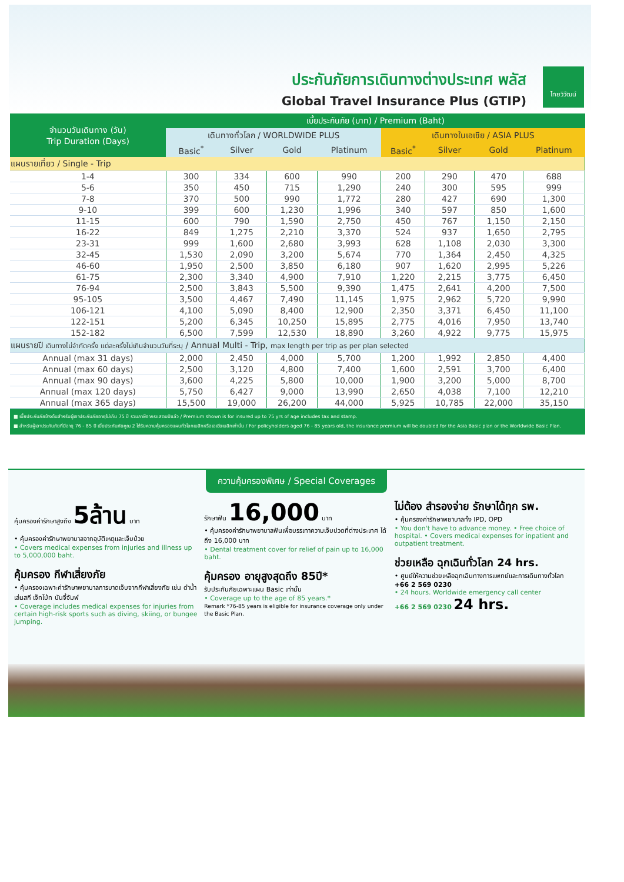ประกันภัยการเดินทางต่างประเทศ พลัส
Global Travel Insurance Plus (GTIP)
ไทยวิวัฒน์
| จำนวนวันเดินทาง (วัน) Trip Duration (Days) | เบี้ยประกันภัย (บาท) / Premium (Baht) | | | | | | | |
| --- | --- | --- | --- | --- | --- | --- | --- | --- |
| | เดินทางทั่วโลก / WORLDWIDE PLUS | | | | เดินทางในเอเชีย / ASIA PLUS | | | |
| | Basic<sup>*</sup> | Silver | Gold | Platinum | Basic<sup>*</sup> | Silver | Gold | Platinum |
| แผนรายเที่ยว / Single - Trip | | | | | | | | |
| 1-4 | 300 | 334 | 600 | 990 | 200 | 290 | 470 | 688 |
| 5-6 | 350 | 450 | 715 | 1,290 | 240 | 300 | 595 | 999 |
| 7-8 | 370 | 500 | 990 | 1,772 | 280 | 427 | 690 | 1,300 |
| 9-10 | 399 | 600 | 1,230 | 1,996 | 340 | 597 | 850 | 1,600 |
| 11-15 | 600 | 790 | 1,590 | 2,750 | 450 | 767 | 1,150 | 2,150 |
| 16-22 | 849 | 1,275 | 2,210 | 3,370 | 524 | 937 | 1,650 | 2,795 |
| 23-31 | 999 | 1,600 | 2,680 | 3,993 | 628 | 1,108 | 2,030 | 3,300 |
| 32-45 | 1,530 | 2,090 | 3,200 | 5,674 | 770 | 1,364 | 2,450 | 4,325 |
| 46-60 | 1,950 | 2,500 | 3,850 | 6,180 | 907 | 1,620 | 2,995 | 5,226 |
| 61-75 | 2,300 | 3,340 | 4,900 | 7,910 | 1,220 | 2,215 | 3,775 | 6,450 |
| 76-94 | 2,500 | 3,843 | 5,500 | 9,390 | 1,475 | 2,641 | 4,200 | 7,500 |
| 95-105 | 3,500 | 4,467 | 7,490 | 11,145 | 1,975 | 2,962 | 5,720 | 9,990 |
| 106-121 | 4,100 | 5,090 | 8,400 | 12,900 | 2,350 | 3,371 | 6,450 | 11,100 |
| 122-151 | 5,200 | 6,345 | 10,250 | 15,895 | 2,775 | 4,016 | 7,950 | 13,740 |
| 152-182 | 6,500 | 7,599 | 12,530 | 18,890 | 3,260 | 4,922 | 9,775 | 15,975 |
| แผนรายปี เดินทางไม่จำกัดครั้ง แต่ละครั้งไม่เกินจำนวนวันที่ระบุ / Annual Multi - Trip, max length per trip as per plan selected | | | | | | | | |
| Annual (max 31 days) | 2,000 | 2,450 | 4,000 | 5,700 | 1,200 | 1,992 | 2,850 | 4,400 |
| Annual (max 60 days) | 2,500 | 3,120 | 4,800 | 7,400 | 1,600 | 2,591 | 3,700 | 6,400 |
| Annual (max 90 days) | 3,600 | 4,225 | 5,800 | 10,000 | 1,900 | 3,200 | 5,000 | 8,700 |
| Annual (max 120 days) | 5,750 | 6,427 | 9,000 | 13,990 | 2,650 | 4,038 | 7,100 | 12,210 |
| Annual (max 365 days) | 15,500 | 19,000 | 26,200 | 44,000 | 5,925 | 10,785 | 22,000 | 35,150 |
■ เบี้ยประกันภัยข้างต้นสำหรับผู้เอาประกันภัยอายุไม่เกิน 75 ปี รวมภาษีอากรแสตมป์แล้ว / Premium shown is for insured up to 75 yrs of age includes tax and stamp.
■ สำหรับผู้เอาประกันภัยที่มีอายุ 76 - 85 ปี เบี้ยประกันภัยคูณ 2 ได้รับความคุ้มครองแผนทั่วโลกเบสิกหรือเอเชียเบสิกเท่านั้น / For policyholders aged 76 - 85 years old, the insurance premium will be doubled for the Asia Basic plan or the Worldwide Basic Plan.
ความคุ้มครองพิเศษ / Special Coverages
คุ้มครองค่ารักษาสูงถึง 5ล้าน บาท
• คุ้มครองค่ารักษาพยาบาลจากอุบัติเหตุและเจ็บป่วย
• Covers medical expenses from injuries and illness up to 5,000,000 baht.
คุ้มครอง กีฬาเสี่ยงภัย
• คุ้มครองเฉพาะค่ารักษาพยาบาลการบาดเจ็บจากกีฬาเสี่ยงภัย เช่น ดำน้ำ เล่นสกี เจ็ทโบ้ท บันจี้จัมพ์
• Coverage includes medical expenses for injuries from certain high-risk sports such as diving, skiing, or bungee jumping.
รักษาฟัน 16,000 บาท
• คุ้มครองค่ารักษาพยาบาลฟันเพื่อบรรเทาความเจ็บปวดที่ต่างประเทศ ได้ถึง 16,000 บาท
• Dental treatment cover for relief of pain up to 16,000 baht.
คุ้มครอง อายุสูงสุดถึง 85ปี*
รับประกันภัยเฉพาะแผน Basic เท่านั้น
• Coverage up to the age of 85 years.*
Remark *76-85 years is eligible for insurance coverage only under the Basic Plan.
ไม่ต้อง สำรองจ่าย รักษาได้ทุก รพ.
• คุ้มครองค่ารักษาพยาบาลทั้ง IPD, OPD
• You don't have to advance money. • Free choice of hospital. • Covers medical expenses for inpatient and outpatient treatment.
ช่วยเหลือ ฉุกเฉินทั่วโลก 24 hrs.
• ศูนย์ให้ความช่วยเหลือฉุกเฉินทางการแพทย์และการเดินทางทั่วโลก
+66 2 569 0230
• 24 hours. Worldwide emergency call center
+66 2 569 0230 24 hrs.